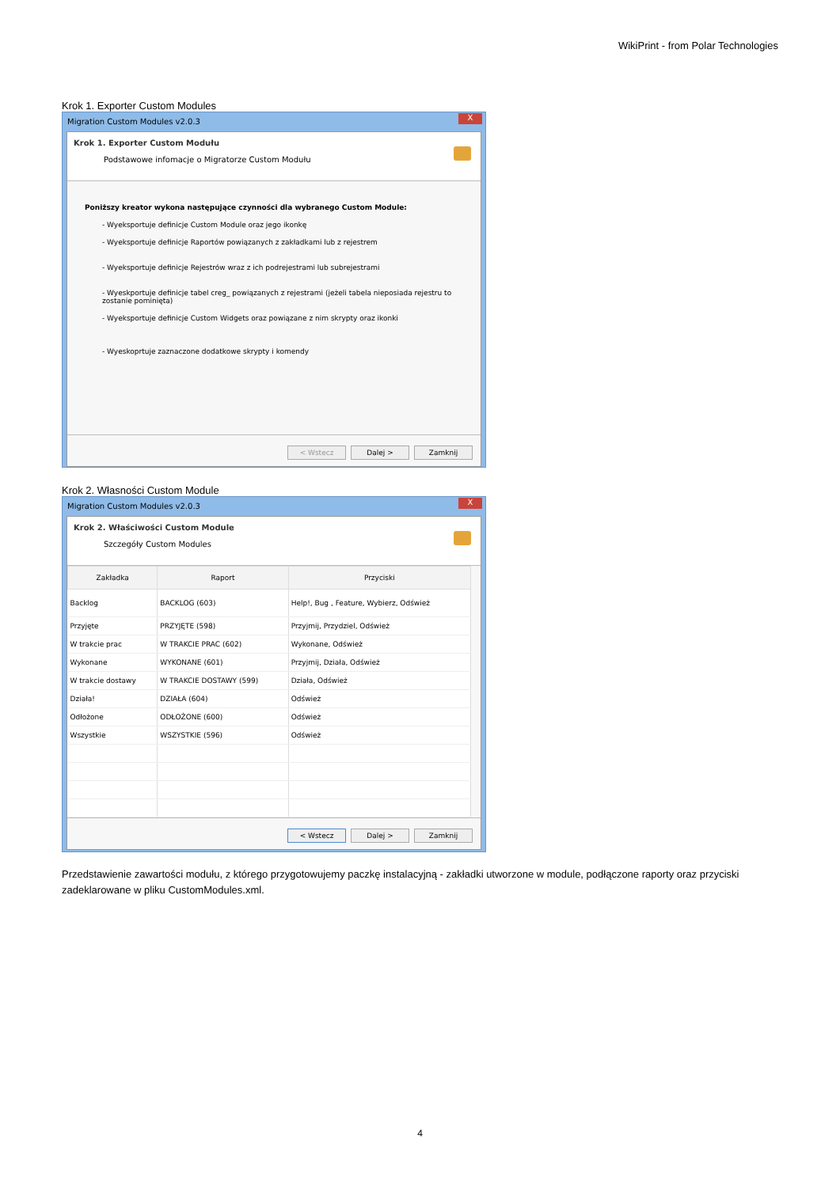WikiPrint - from Polar Technologies
Krok 1. Exporter Custom Modules
Migration Custom Modules v2.0.3
X
Krok 1. Exporter Custom Modułu
Podstawowe infomacje o Migratorze Custom Modułu
Poniższy kreator wykona następujące czynności dla wybranego Custom Module:
- Wyeksportuje definicje Custom Module oraz jego ikonkę
- Wyeksportuje definicje Raportów powiązanych z zakładkami lub z rejestrem
- Wyeksportuje definicje Rejestrów wraz z ich podrejestrami lub subrejestrami
- Wyeskportuje definicje tabel creg_ powiązanych z rejestrami (jeżeli tabela nieposiada rejestru to zostanie pominięta)
- Wyeksportuje definicje Custom Widgets oraz powiązane z nim skrypty oraz ikonki
- Wyeskoprtuje zaznaczone dodatkowe skrypty i komendy
< Wstecz Dalej > Zamknij
Krok 2. Własności Custom Module
Migration Custom Modules v2.0.3
X
Krok 2. Właściwości Custom Module
Szczegóły Custom Modules
| Zakładka | Raport | Przyciski |
| --- | --- | --- |
| Backlog | BACKLOG (603) | Help!, Bug , Feature, Wybierz, Odśwież |
| Przyjęte | PRZYJĘTE (598) | Przyjmij, Przydziel, Odśwież |
| W trakcie prac | W TRAKCIE PRAC (602) | Wykonane, Odśwież |
| Wykonane | WYKONANE (601) | Przyjmij, Działa, Odśwież |
| W trakcie dostawy | W TRAKCIE DOSTAWY (599) | Działa, Odśwież |
| Działa! | DZIAŁA (604) | Odśwież |
| Odłożone | ODŁOŻONE (600) | Odśwież |
| Wszystkie | WSZYSTKIE (596) | Odśwież |
< Wstecz Dalej > Zamknij
Przedstawienie zawartości modułu, z którego przygotowujemy paczkę instalacyjną - zakładki utworzone w module, podłączone raporty oraz przyciski zadeklarowane w pliku CustomModules.xml.
4